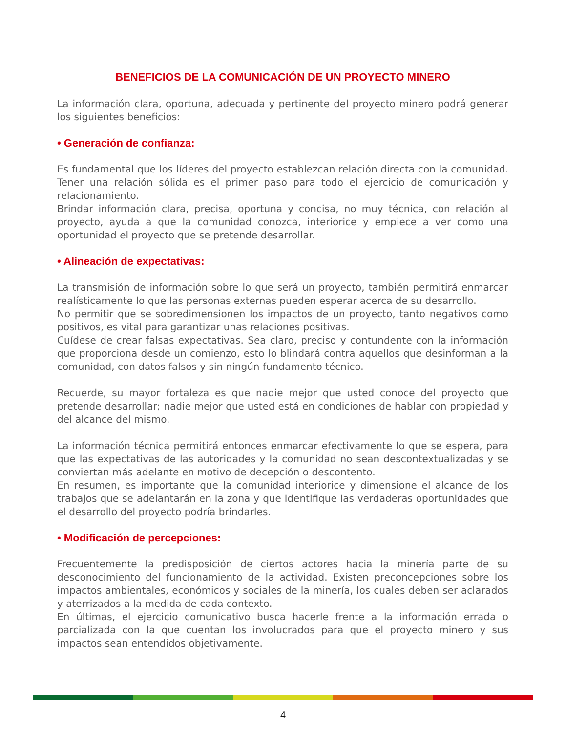BENEFICIOS DE LA COMUNICACIÓN DE UN PROYECTO MINERO
La información clara, oportuna, adecuada y pertinente del proyecto minero podrá generar los siguientes beneficios:
• Generación de confianza:
Es fundamental que los líderes del proyecto establezcan relación directa con la comunidad. Tener una relación sólida es el primer paso para todo el ejercicio de comunicación y relacionamiento.
Brindar información clara, precisa, oportuna y concisa, no muy técnica, con relación al proyecto, ayuda a que la comunidad conozca, interiorice y empiece a ver como una oportunidad el proyecto que se pretende desarrollar.
• Alineación de expectativas:
La transmisión de información sobre lo que será un proyecto, también permitirá enmarcar realísticamente lo que las personas externas pueden esperar acerca de su desarrollo.
No permitir que se sobredimensionen los impactos de un proyecto, tanto negativos como positivos, es vital para garantizar unas relaciones positivas.
Cuídese de crear falsas expectativas. Sea claro, preciso y contundente con la información que proporciona desde un comienzo, esto lo blindará contra aquellos que desinforman a la comunidad, con datos falsos y sin ningún fundamento técnico.
Recuerde, su mayor fortaleza es que nadie mejor que usted conoce del proyecto que pretende desarrollar; nadie mejor que usted está en condiciones de hablar con propiedad y del alcance del mismo.
La información técnica permitirá entonces enmarcar efectivamente lo que se espera, para que las expectativas de las autoridades y la comunidad no sean descontextualizadas y se conviertan más adelante en motivo de decepción o descontento.
En resumen, es importante que la comunidad interiorice y dimensione el alcance de los trabajos que se adelantarán en la zona y que identifique las verdaderas oportunidades que el desarrollo del proyecto podría brindarles.
• Modificación de percepciones:
Frecuentemente la predisposición de ciertos actores hacia la minería parte de su desconocimiento del funcionamiento de la actividad. Existen preconcepciones sobre los impactos ambientales, económicos y sociales de la minería, los cuales deben ser aclarados y aterrizados a la medida de cada contexto.
En últimas, el ejercicio comunicativo busca hacerle frente a la información errada o parcializada con la que cuentan los involucrados para que el proyecto minero y sus impactos sean entendidos objetivamente.
4